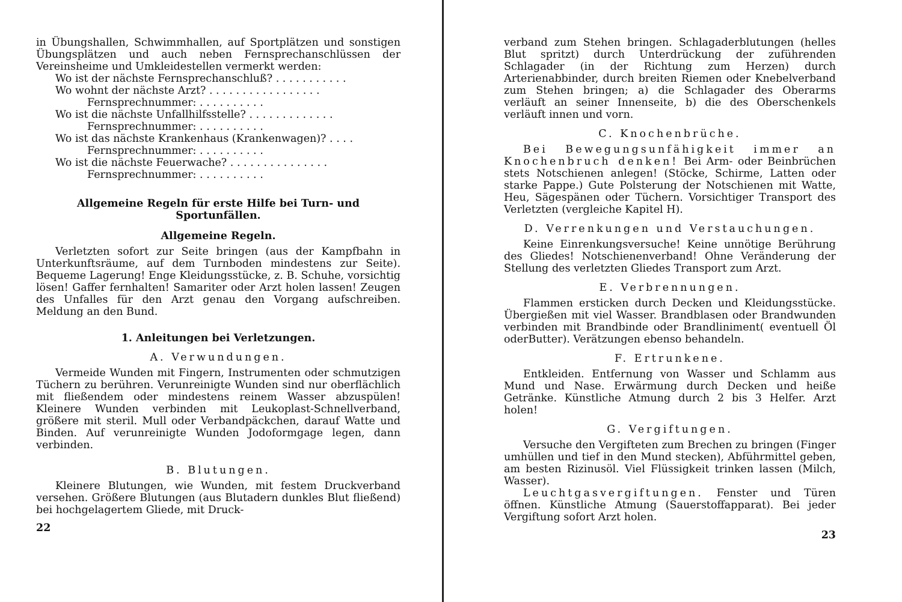in Übungshallen, Schwimmhallen, auf Sportplätzen und sonstigen Übungsplätzen und auch neben Fernsprechanschlüssen der Vereinsheime und Umkleidestellen vermerkt werden:
Wo ist der nächste Fernsprechanschluß? . . . . . . . . . . .
Wo wohnt der nächste Arzt? . . . . . . . . . . . . . . . . .
Fernsprechnummer: . . . . . . . . . .
Wo ist die nächste Unfallhilfsstelle? . . . . . . . . . . . . .
Fernsprechnummer: . . . . . . . . . .
Wo ist das nächste Krankenhaus (Krankenwagen)? . . . .
Fernsprechnummer: . . . . . . . . . .
Wo ist die nächste Feuerwache? . . . . . . . . . . . . . . .
Fernsprechnummer: . . . . . . . . . .
Allgemeine Regeln für erste Hilfe bei Turn- und Sportunfällen.
Allgemeine Regeln.
Verletzten sofort zur Seite bringen (aus der Kampfbahn in Unterkunftsräume, auf dem Turnboden mindestens zur Seite). Bequeme Lagerung! Enge Kleidungsstücke, z. B. Schuhe, vorsichtig lösen! Gaffer fernhalten! Samariter oder Arzt holen lassen! Zeugen des Unfalles für den Arzt genau den Vorgang aufschreiben. Meldung an den Bund.
1. Anleitungen bei Verletzungen.
A. Verwundungen.
Vermeide Wunden mit Fingern, Instrumenten oder schmutzigen Tüchern zu berühren. Verunreinigte Wunden sind nur oberflächlich mit fließendem oder mindestens reinem Wasser abzuspülen! Kleinere Wunden verbinden mit Leukoplast-Schnellverband, größere mit steril. Mull oder Verbandpäckchen, darauf Watte und Binden. Auf verunreinigte Wunden Jodoformgage legen, dann verbinden.
B. Blutungen.
Kleinere Blutungen, wie Wunden, mit festem Druckverband versehen. Größere Blutungen (aus Blutadern dunkles Blut fließend) bei hochgelagertem Gliede, mit Druck-
22
verband zum Stehen bringen. Schlagaderblutungen (helles Blut spritzt) durch Unterdrückung der zuführenden Schlagader (in der Richtung zum Herzen) durch Arterienabbinder, durch breiten Riemen oder Knebelverband zum Stehen bringen; a) die Schlagader des Oberarms verläuft an seiner Innenseite, b) die des Oberschenkels verläuft innen und vorn.
C. Knochenbrüche.
Bei Bewegungsunfähigkeit immer an Knochenbruch denken! Bei Arm- oder Beinbrüchen stets Notschienen anlegen! (Stöcke, Schirme, Latten oder starke Pappe.) Gute Polsterung der Notschienen mit Watte, Heu, Sägespänen oder Tüchern. Vorsichtiger Transport des Verletzten (vergleiche Kapitel H).
D. Verrenkungen und Verstauchungen.
Keine Einrenkungsversuche! Keine unnötige Berührung des Gliedes! Notschienenverband! Ohne Veränderung der Stellung des verletzten Gliedes Transport zum Arzt.
E. Verbrennungen.
Flammen ersticken durch Decken und Kleidungsstücke. Übergießen mit viel Wasser. Brandblasen oder Brandwunden verbinden mit Brandbinde oder Brandliniment( eventuell Öl oderButter). Verätzungen ebenso behandeln.
F. Ertrunkene.
Entkleiden. Entfernung von Wasser und Schlamm aus Mund und Nase. Erwärmung durch Decken und heiße Getränke. Künstliche Atmung durch 2 bis 3 Helfer. Arzt holen!
G. Vergiftungen.
Versuche den Vergifteten zum Brechen zu bringen (Finger umhüllen und tief in den Mund stecken), Abführmittel geben, am besten Rizinusöl. Viel Flüssigkeit trinken lassen (Milch, Wasser).
Leuchtgasvergiftungen. Fenster und Türen öffnen. Künstliche Atmung (Sauerstoffapparat). Bei jeder Vergiftung sofort Arzt holen.
23